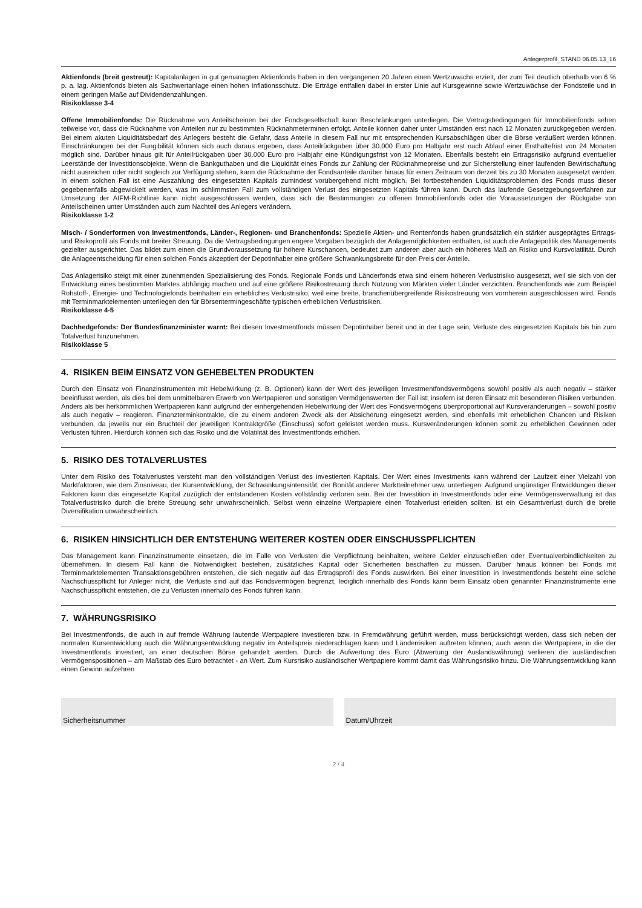Anlegerprofil_STAND 06.05.13_16
Aktienfonds (breit gestreut): Kapitalanlagen in gut gemanagten Aktienfonds haben in den vergangenen 20 Jahren einen Wertzuwachs erzielt, der zum Teil deutlich oberhalb von 6 % p. a. lag. Aktienfonds bieten als Sachwertanlage einen hohen Inflationsschutz. Die Erträge entfallen dabei in erster Linie auf Kursgewinne sowie Wertzuwächse der Fondsteile und in einem geringen Maße auf Dividendenzahlungen.
Risikoklasse 3-4
Offene Immobilienfonds: Die Rücknahme von Anteilscheinen bei der Fondsgesellschaft kann Beschränkungen unterliegen. Die Vertragsbedingungen für Immobilienfonds sehen teilweise vor, dass die Rücknahme von Anteilen nur zu bestimmten Rücknahmeterminen erfolgt. Anteile können daher unter Umständen erst nach 12 Monaten zurückgegeben werden. Bei einem akuten Liquiditätsbedarf des Anlegers besteht die Gefahr, dass Anteile in diesem Fall nur mit entsprechenden Kursabschlägen über die Börse veräußert werden können. Einschränkungen bei der Fungibilität können sich auch daraus ergeben, dass Anteilrückgaben über 30.000 Euro pro Halbjahr erst nach Ablauf einer Ersthaltefrist von 24 Monaten möglich sind. Darüber hinaus gilt für Anteilrückgaben über 30.000 Euro pro Halbjahr eine Kündigungsfrist von 12 Monaten. Ebenfalls besteht ein Ertragsrisiko aufgrund eventueller Leerstände der Investitionsobjekte. Wenn die Bankguthaben und die Liquidität eines Fonds zur Zahlung der Rücknahmepreise und zur Sicherstellung einer laufenden Bewirtschaftung nicht ausreichen oder nicht sogleich zur Verfügung stehen, kann die Rücknahme der Fondsanteile darüber hinaus für einen Zeitraum von derzeit bis zu 30 Monaten ausgesetzt werden. In einem solchen Fall ist eine Auszahlung des eingesetzten Kapitals zumindest vorübergehend nicht möglich. Bei fortbestehenden Liquiditätsproblemen des Fonds muss dieser gegebenenfalls abgewickelt werden, was im schlimmsten Fall zum vollständigen Verlust des eingesetzten Kapitals führen kann. Durch das laufende Gesetzgebungsverfahren zur Umsetzung der AIFM-Richtlinie kann nicht ausgeschlossen werden, dass sich die Bestimmungen zu offenen Immobilienfonds oder die Voraussetzungen der Rückgabe von Anteilscheinen unter Umständen auch zum Nachteil des Anlegers verändern.
Risikoklasse 1-2
Misch- / Sonderformen von Investmentfonds, Länder-, Regionen- und Branchenfonds: Spezielle Aktien- und Rentenfonds haben grundsätzlich ein stärker ausgeprägtes Ertrags- und Risikoprofil als Fonds mit breiter Streuung. Da die Vertragsbedingungen engere Vorgaben bezüglich der Anlagemöglichkeiten enthalten, ist auch die Anlagepolitik des Managements gezielter ausgerichtet. Das bildet zum einen die Grundvoraussetzung für höhere Kurschancen, bedeutet zum anderen aber auch ein höheres Maß an Risiko und Kursvolatilität. Durch die Anlageentscheidung für einen solchen Fonds akzeptiert der Depotinhaber eine größere Schwankungsbreite für den Preis der Anteile.
Das Anlagerisiko steigt mit einer zunehmenden Spezialisierung des Fonds. Regionale Fonds und Länderfonds etwa sind einem höheren Verlustrisiko ausgesetzt, weil sie sich von der Entwicklung eines bestimmten Marktes abhängig machen und auf eine größere Risikostreuung durch Nutzung von Märkten vieler Länder verzichten. Branchenfonds wie zum Beispiel Rohstoff-, Energie- und Technologiefonds beinhalten ein erhebliches Verlustrisiko, weil eine breite, branchenübergreifende Risikostreuung von vornherein ausgeschlossen wird. Fonds mit Terminmarktelementen unterliegen den für Börsentermingeschäfte typischen erheblichen Verlustrisiken.
Risikoklasse 4-5
Dachhedgefonds: Der Bundesfinanzminister warnt: Bei diesen Investmentfonds müssen Depotinhaber bereit und in der Lage sein, Verluste des eingesetzten Kapitals bis hin zum Totalverlust hinzunehmen.
Risikoklasse 5
4. RISIKEN BEIM EINSATZ VON GEHEBELTEN PRODUKTEN
Durch den Einsatz von Finanzinstrumenten mit Hebelwirkung (z. B. Optionen) kann der Wert des jeweiligen Investmentfondsvermögens sowohl positiv als auch negativ – stärker beeinflusst werden, als dies bei dem unmittelbaren Erwerb von Wertpapieren und sonstigen Vermögenswerten der Fall ist; insofern ist deren Einsatz mit besonderen Risiken verbunden. Anders als bei herkömmlichen Wertpapieren kann aufgrund der einhergehenden Hebelwirkung der Wert des Fondsvermögens überproportional auf Kursveränderungen – sowohl positiv als auch negativ – reagieren. Finanzterminkontrakte, die zu einem anderen Zweck als der Absicherung eingesetzt werden, sind ebenfalls mit erheblichen Chancen und Risiken verbunden, da jeweils nur ein Bruchteil der jeweiligen Kontraktgröße (Einschuss) sofort geleistet werden muss. Kursveränderungen können somit zu erheblichen Gewinnen oder Verlusten führen. Hierdurch können sich das Risiko und die Volatilität des Investmentfonds erhöhen.
5. RISIKO DES TOTALVERLUSTES
Unter dem Risiko des Totalverlustes versteht man den vollständigen Verlust des investierten Kapitals. Der Wert eines Investments kann während der Laufzeit einer Vielzahl von Marktfaktoren, wie dem Zinsniveau, der Kursentwicklung, der Schwankungsintensität, der Bonität anderer Marktteilnehmer usw. unterliegen. Aufgrund ungünstiger Entwicklungen dieser Faktoren kann das eingesetzte Kapital zuzüglich der entstandenen Kosten vollständig verloren sein. Bei der Investition in Investmentfonds oder eine Vermögensverwaltung ist das Totalverlustrisiko durch die breite Streuung sehr unwahrscheinlich. Selbst wenn einzelne Wertpapiere einen Totalverlust erleiden sollten, ist ein Gesamtverlust durch die breite Diversifikation unwahrscheinlich.
6. RISIKEN HINSICHTLICH DER ENTSTEHUNG WEITERER KOSTEN ODER EINSCHUSSPFLICHTEN
Das Management kann Finanzinstrumente einsetzen, die im Falle von Verlusten die Verpflichtung beinhalten, weitere Gelder einzuschießen oder Eventualverbindlichkeiten zu übernehmen. In diesem Fall kann die Notwendigkeit bestehen, zusätzliches Kapital oder Sicherheiten beschaffen zu müssen. Darüber hinaus können bei Fonds mit Terminmarktelementen Transaktionsgebühren entstehen, die sich negativ auf das Ertragsprofil des Fonds auswirken. Bei einer Investition in Investmentfonds besteht eine solche Nachschusspflicht für Anleger nicht, die Verluste sind auf das Fondsvermögen begrenzt, lediglich innerhalb des Fonds kann beim Einsatz oben genannter Finanzinstrumente eine Nachschusspflicht entstehen, die zu Verlusten innerhalb des Fonds führen kann.
7. WÄHRUNGSRISIKO
Bei Investmentfonds, die auch in auf fremde Währung lautende Wertpapiere investieren bzw. in Fremdwährung geführt werden, muss berücksichtigt werden, dass sich neben der normalen Kursentwicklung auch die Währungsentwicklung negativ im Anteilspreis niederschlagen kann und Länderrisiken auftreten können, auch wenn die Wertpapiere, in die der Investmentfonds investiert, an einer deutschen Börse gehandelt werden. Durch die Aufwertung des Euro (Abwertung der Auslandswährung) verlieren die ausländischen Vermögenspositionen – am Maßstab des Euro betrachtet - an Wert. Zum Kursrisiko ausländischer Wertpapiere kommt damit das Währungsrisiko hinzu. Die Währungsentwicklung kann einen Gewinn aufzehren
Sicherheitsnummer Datum/Uhrzeit
2 / 4